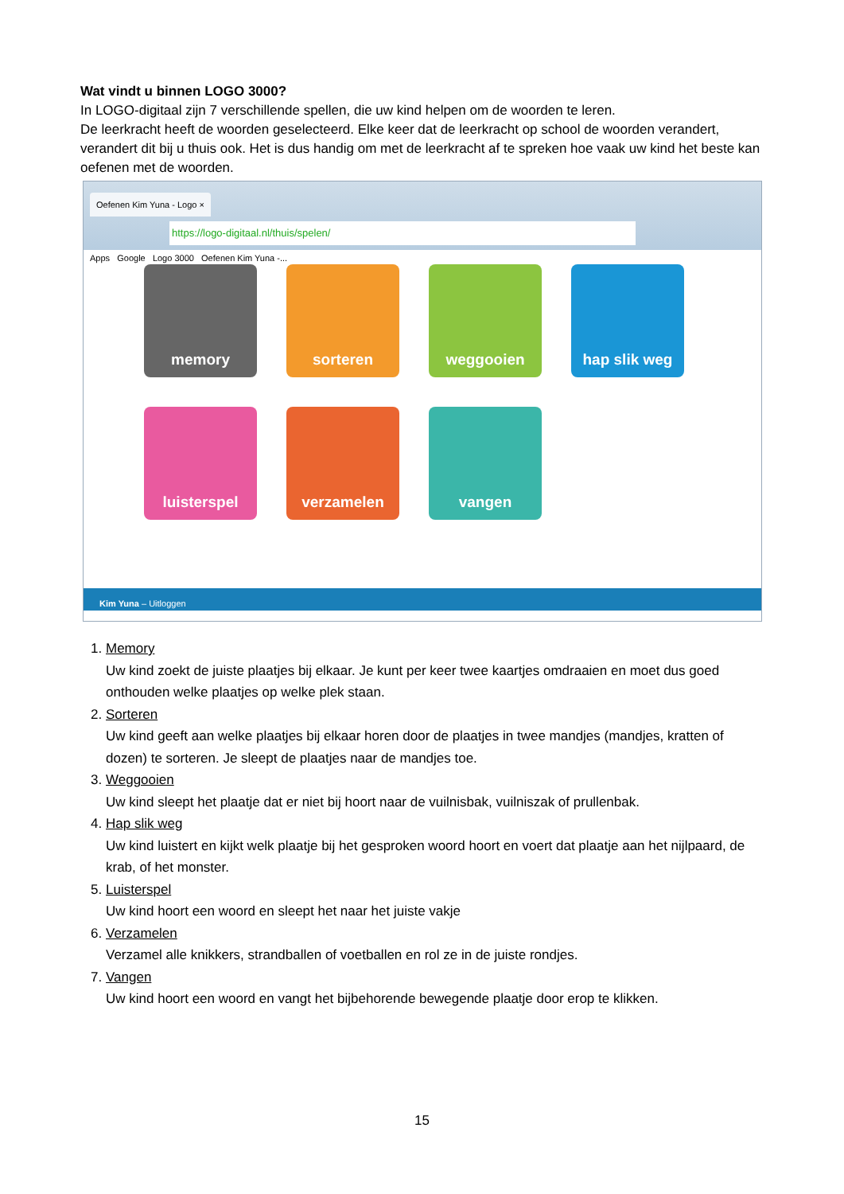Wat vindt u binnen LOGO 3000?
In LOGO-digitaal zijn 7 verschillende spellen, die uw kind helpen om de woorden te leren.
De leerkracht heeft de woorden geselecteerd. Elke keer dat de leerkracht op school de woorden verandert, verandert dit bij u thuis ook. Het is dus handig om met de leerkracht af te spreken hoe vaak uw kind het beste kan oefenen met de woorden.
Oefenen Kim Yuna - Logo ×
https://logo-digitaal.nl/thuis/spelen/
Apps Google Logo 3000 Oefenen Kim Yuna -...
memory
sorteren
weggooien
hap slik weg
luisterspel
verzamelen
vangen
Kim Yuna – Uitloggen
1. Memory
Uw kind zoekt de juiste plaatjes bij elkaar. Je kunt per keer twee kaartjes omdraaien en moet dus goed onthouden welke plaatjes op welke plek staan.
2. Sorteren
Uw kind geeft aan welke plaatjes bij elkaar horen door de plaatjes in twee mandjes (mandjes, kratten of dozen) te sorteren. Je sleept de plaatjes naar de mandjes toe.
3. Weggooien
Uw kind sleept het plaatje dat er niet bij hoort naar de vuilnisbak, vuilniszak of prullenbak.
4. Hap slik weg
Uw kind luistert en kijkt welk plaatje bij het gesproken woord hoort en voert dat plaatje aan het nijlpaard, de krab, of het monster.
5. Luisterspel
Uw kind hoort een woord en sleept het naar het juiste vakje
6. Verzamelen
Verzamel alle knikkers, strandballen of voetballen en rol ze in de juiste rondjes.
7. Vangen
Uw kind hoort een woord en vangt het bijbehorende bewegende plaatje door erop te klikken.
15